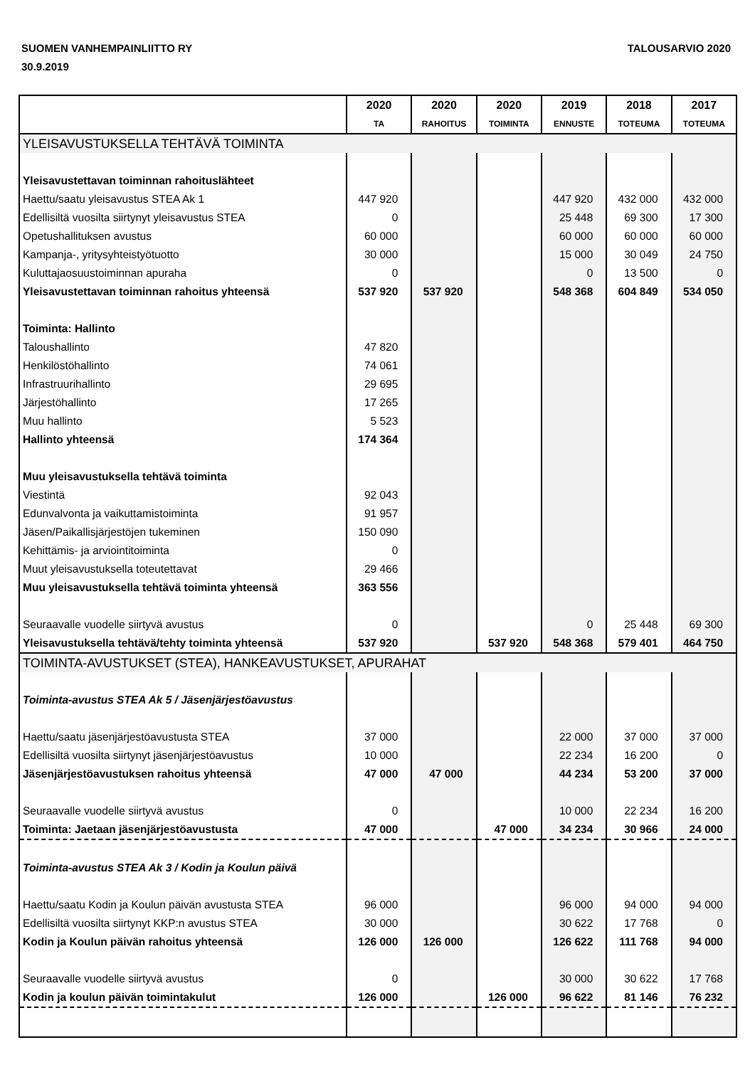SUOMEN VANHEMPAINLIITTO RY
30.9.2019
TALOUSARVIO 2020
| | 2020 | 2020 | 2020 | 2019 | 2018 | 2017 |
| --- | --- | --- | --- | --- | --- | --- |
| | TA | RAHOITUS | TOIMINTA | ENNUSTE | TOTEUMA | TOTEUMA |
| YLEISAVUSTUKSELLA TEHTÄVÄ TOIMINTA | | | | | | |
| Yleisavustettavan toiminnan rahoituslähteet | | | | | | |
| Haettu/saatu yleisavustus STEA Ak 1 | 447 920 | | | 447 920 | 432 000 | 432 000 |
| Edellisiltä vuosilta siirtynyt yleisavustus STEA | 0 | | | 25 448 | 69 300 | 17 300 |
| Opetushallituksen avustus | 60 000 | | | 60 000 | 60 000 | 60 000 |
| Kampanja-, yritysyhteistyötuotto | 30 000 | | | 15 000 | 30 049 | 24 750 |
| Kuluttajaosuustoiminnan apuraha | 0 | | | 0 | 13 500 | 0 |
| Yleisavustettavan toiminnan rahoitus yhteensä | 537 920 | 537 920 | | 548 368 | 604 849 | 534 050 |
| Toiminta: Hallinto | | | | | | |
| Taloushallinto | 47 820 | | | | | |
| Henkilöstöhallinto | 74 061 | | | | | |
| Infrastruurihallinto | 29 695 | | | | | |
| Järjestöhallinto | 17 265 | | | | | |
| Muu hallinto | 5 523 | | | | | |
| Hallinto yhteensä | 174 364 | | | | | |
| Muu yleisavustuksella tehtävä toiminta | | | | | | |
| Viestintä | 92 043 | | | | | |
| Edunvalvonta ja vaikuttamistoiminta | 91 957 | | | | | |
| Jäsen/Paikallisjärjestöjen tukeminen | 150 090 | | | | | |
| Kehittämis- ja arviointitoiminta | 0 | | | | | |
| Muut yleisavustuksella toteutettavat | 29 466 | | | | | |
| Muu yleisavustuksella tehtävä toiminta yhteensä | 363 556 | | | | | |
| Seuraavalle vuodelle siirtyvä avustus | 0 | | | 0 | 25 448 | 69 300 |
| Yleisavustuksella tehtävä/tehty toiminta yhteensä | 537 920 | | 537 920 | 548 368 | 579 401 | 464 750 |
| TOIMINTA-AVUSTUKSET (STEA), HANKEAVUSTUKSET, APURAHAT | | | | | | |
| Toiminta-avustus STEA Ak 5 / Jäsenjärjestöavustus | | | | | | |
| Haettu/saatu jäsenjärjestöavustusta STEA | 37 000 | | | 22 000 | 37 000 | 37 000 |
| Edellisiltä vuosilta siirtynyt jäsenjärjestöavustus | 10 000 | | | 22 234 | 16 200 | 0 |
| Jäsenjärjestöavustuksen rahoitus yhteensä | 47 000 | 47 000 | | 44 234 | 53 200 | 37 000 |
| Seuraavalle vuodelle siirtyvä avustus | 0 | | | 10 000 | 22 234 | 16 200 |
| Toiminta: Jaetaan jäsenjärjestöavustusta | 47 000 | | 47 000 | 34 234 | 30 966 | 24 000 |
| Toiminta-avustus STEA Ak 3 / Kodin ja Koulun päivä | | | | | | |
| Haettu/saatu Kodin ja Koulun päivän avustusta STEA | 96 000 | | | 96 000 | 94 000 | 94 000 |
| Edellisiltä vuosilta siirtynyt KKP:n avustus STEA | 30 000 | | | 30 622 | 17 768 | 0 |
| Kodin ja Koulun päivän rahoitus yhteensä | 126 000 | 126 000 | | 126 622 | 111 768 | 94 000 |
| Seuraavalle vuodelle siirtyvä avustus | 0 | | | 30 000 | 30 622 | 17 768 |
| Kodin ja koulun päivän toimintakulut | 126 000 | | 126 000 | 96 622 | 81 146 | 76 232 |